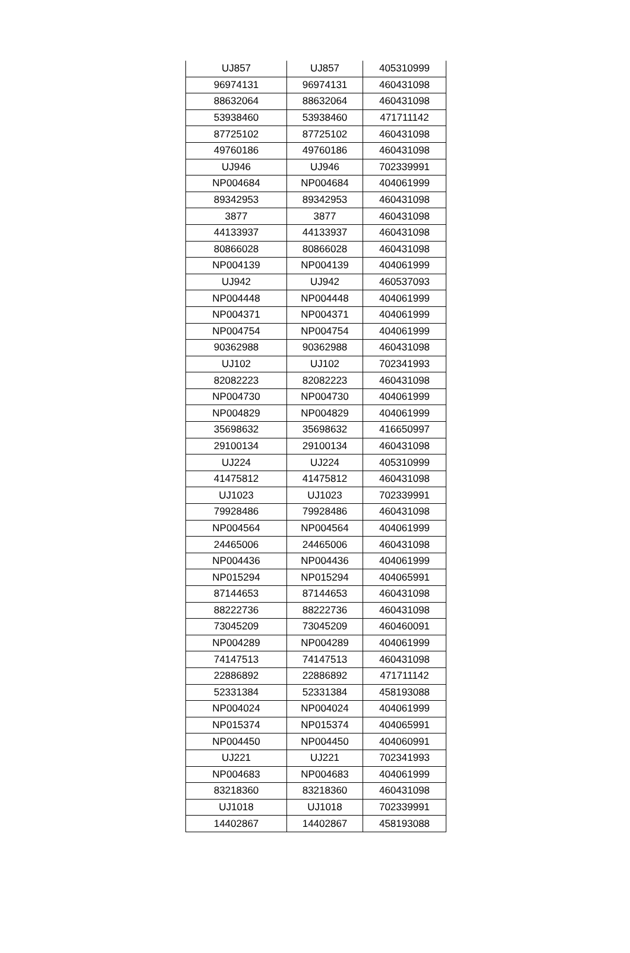| UJ857 | UJ857 | 405310999 |
| 96974131 | 96974131 | 460431098 |
| 88632064 | 88632064 | 460431098 |
| 53938460 | 53938460 | 471711142 |
| 87725102 | 87725102 | 460431098 |
| 49760186 | 49760186 | 460431098 |
| UJ946 | UJ946 | 702339991 |
| NP004684 | NP004684 | 404061999 |
| 89342953 | 89342953 | 460431098 |
| 3877 | 3877 | 460431098 |
| 44133937 | 44133937 | 460431098 |
| 80866028 | 80866028 | 460431098 |
| NP004139 | NP004139 | 404061999 |
| UJ942 | UJ942 | 460537093 |
| NP004448 | NP004448 | 404061999 |
| NP004371 | NP004371 | 404061999 |
| NP004754 | NP004754 | 404061999 |
| 90362988 | 90362988 | 460431098 |
| UJ102 | UJ102 | 702341993 |
| 82082223 | 82082223 | 460431098 |
| NP004730 | NP004730 | 404061999 |
| NP004829 | NP004829 | 404061999 |
| 35698632 | 35698632 | 416650997 |
| 29100134 | 29100134 | 460431098 |
| UJ224 | UJ224 | 405310999 |
| 41475812 | 41475812 | 460431098 |
| UJ1023 | UJ1023 | 702339991 |
| 79928486 | 79928486 | 460431098 |
| NP004564 | NP004564 | 404061999 |
| 24465006 | 24465006 | 460431098 |
| NP004436 | NP004436 | 404061999 |
| NP015294 | NP015294 | 404065991 |
| 87144653 | 87144653 | 460431098 |
| 88222736 | 88222736 | 460431098 |
| 73045209 | 73045209 | 460460091 |
| NP004289 | NP004289 | 404061999 |
| 74147513 | 74147513 | 460431098 |
| 22886892 | 22886892 | 471711142 |
| 52331384 | 52331384 | 458193088 |
| NP004024 | NP004024 | 404061999 |
| NP015374 | NP015374 | 404065991 |
| NP004450 | NP004450 | 404060991 |
| UJ221 | UJ221 | 702341993 |
| NP004683 | NP004683 | 404061999 |
| 83218360 | 83218360 | 460431098 |
| UJ1018 | UJ1018 | 702339991 |
| 14402867 | 14402867 | 458193088 |